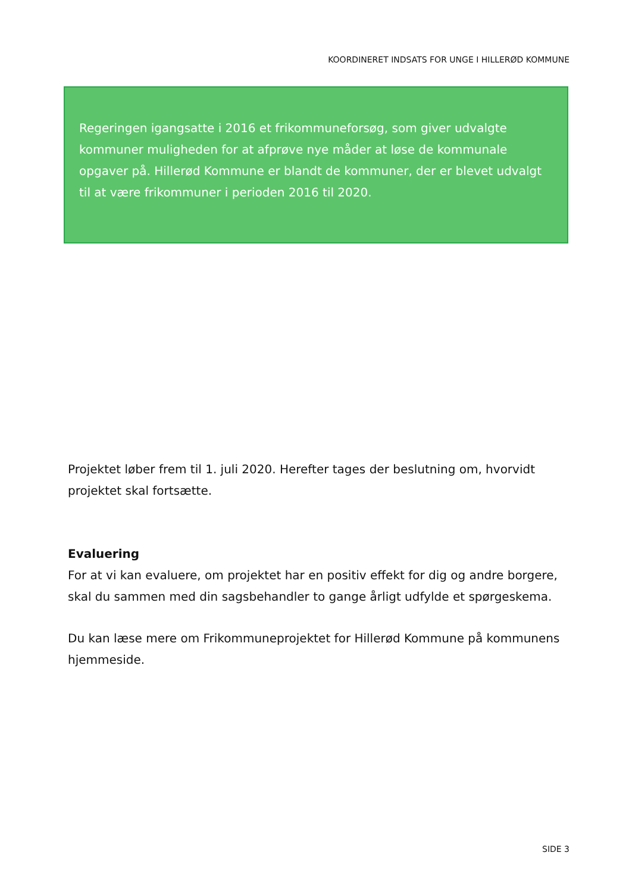KOORDINERET INDSATS FOR UNGE I HILLERØD KOMMUNE
Regeringen igangsatte i 2016 et frikommuneforsøg, som giver udvalgte kommuner muligheden for at afprøve nye måder at løse de kommunale opgaver på. Hillerød Kommune er blandt de kommuner, der er blevet udvalgt til at være frikommuner i perioden 2016 til 2020.
Projektet løber frem til 1. juli 2020. Herefter tages der beslutning om, hvorvidt projektet skal fortsætte.
Evaluering
For at vi kan evaluere, om projektet har en positiv effekt for dig og andre borgere, skal du sammen med din sagsbehandler to gange årligt udfylde et spørgeskema.
Du kan læse mere om Frikommuneprojektet for Hillerød Kommune på kommunens hjemmeside.
SIDE 3